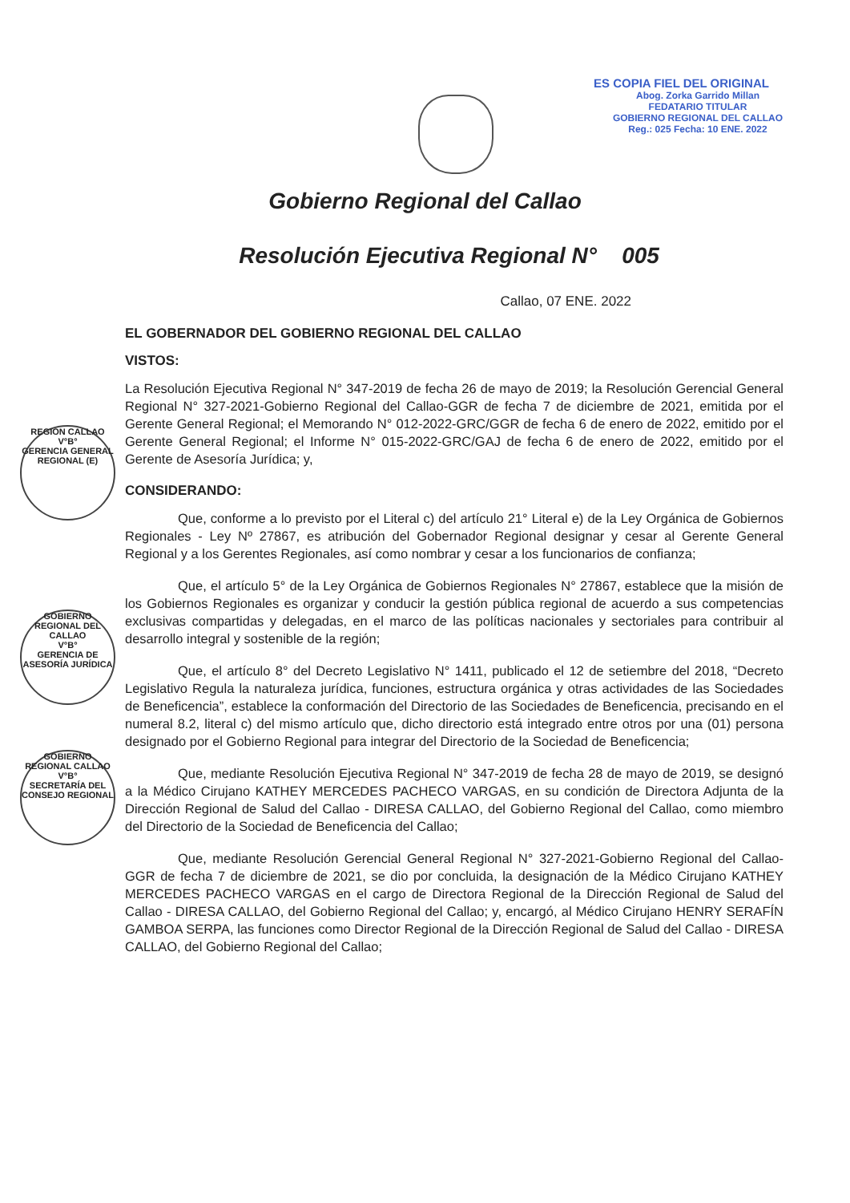ES COPIA FIEL DEL ORIGINAL
Abog. Zorka Garrido Millan
FEDATARIO TITULAR
GOBIERNO REGIONAL DEL CALLAO
Reg.: 025 Fecha: 10 ENE. 2022
REGION CALLAO
V°B°
GERENCIA GENERAL REGIONAL (E)
GOBIERNO REGIONAL DEL CALLAO
V°B°
GERENCIA DE ASESORÍA JURÍDICA
GOBIERNO REGIONAL CALLAO
V°B°
SECRETARÍA DEL CONSEJO REGIONAL
Gobierno Regional del Callao
Resolución Ejecutiva Regional N° 005
Callao, 07 ENE. 2022
EL GOBERNADOR DEL GOBIERNO REGIONAL DEL CALLAO
VISTOS:
La Resolución Ejecutiva Regional N° 347-2019 de fecha 26 de mayo de 2019; la Resolución Gerencial General Regional N° 327-2021-Gobierno Regional del Callao-GGR de fecha 7 de diciembre de 2021, emitida por el Gerente General Regional; el Memorando N° 012-2022-GRC/GGR de fecha 6 de enero de 2022, emitido por el Gerente General Regional; el Informe N° 015-2022-GRC/GAJ de fecha 6 de enero de 2022, emitido por el Gerente de Asesoría Jurídica; y,
CONSIDERANDO:
Que, conforme a lo previsto por el Literal c) del artículo 21° Literal e) de la Ley Orgánica de Gobiernos Regionales - Ley Nº 27867, es atribución del Gobernador Regional designar y cesar al Gerente General Regional y a los Gerentes Regionales, así como nombrar y cesar a los funcionarios de confianza;
Que, el artículo 5° de la Ley Orgánica de Gobiernos Regionales N° 27867, establece que la misión de los Gobiernos Regionales es organizar y conducir la gestión pública regional de acuerdo a sus competencias exclusivas compartidas y delegadas, en el marco de las políticas nacionales y sectoriales para contribuir al desarrollo integral y sostenible de la región;
Que, el artículo 8° del Decreto Legislativo N° 1411, publicado el 12 de setiembre del 2018, “Decreto Legislativo Regula la naturaleza jurídica, funciones, estructura orgánica y otras actividades de las Sociedades de Beneficencia”, establece la conformación del Directorio de las Sociedades de Beneficencia, precisando en el numeral 8.2, literal c) del mismo artículo que, dicho directorio está integrado entre otros por una (01) persona designado por el Gobierno Regional para integrar del Directorio de la Sociedad de Beneficencia;
Que, mediante Resolución Ejecutiva Regional N° 347-2019 de fecha 28 de mayo de 2019, se designó a la Médico Cirujano KATHEY MERCEDES PACHECO VARGAS, en su condición de Directora Adjunta de la Dirección Regional de Salud del Callao - DIRESA CALLAO, del Gobierno Regional del Callao, como miembro del Directorio de la Sociedad de Beneficencia del Callao;
Que, mediante Resolución Gerencial General Regional N° 327-2021-Gobierno Regional del Callao-GGR de fecha 7 de diciembre de 2021, se dio por concluida, la designación de la Médico Cirujano KATHEY MERCEDES PACHECO VARGAS en el cargo de Directora Regional de la Dirección Regional de Salud del Callao - DIRESA CALLAO, del Gobierno Regional del Callao; y, encargó, al Médico Cirujano HENRY SERAFÍN GAMBOA SERPA, las funciones como Director Regional de la Dirección Regional de Salud del Callao - DIRESA CALLAO, del Gobierno Regional del Callao;